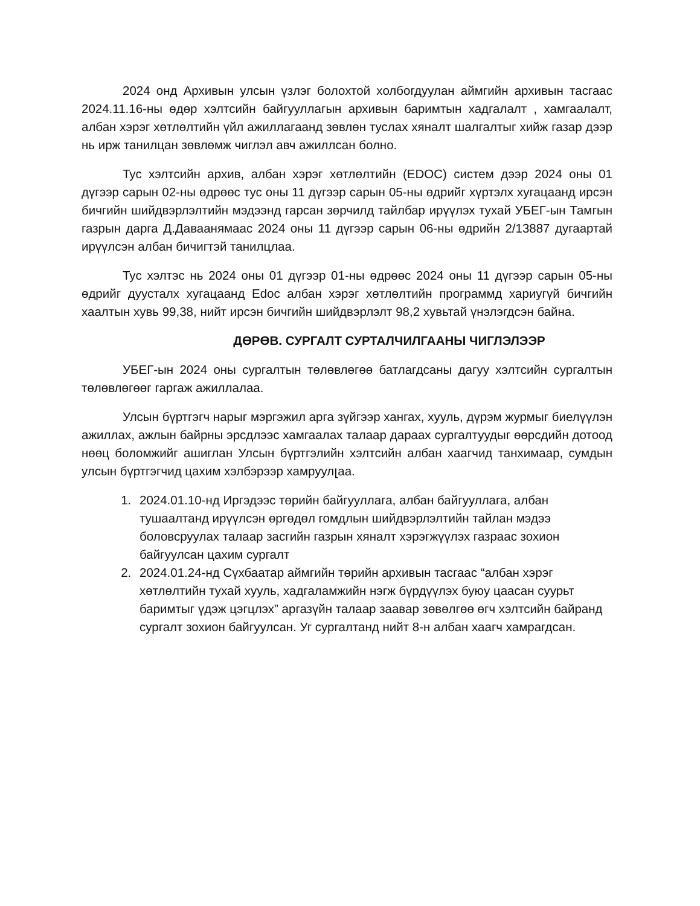2024 онд Архивын улсын үзлэг болохтой холбогдуулан аймгийн архивын тасгаас 2024.11.16-ны өдөр хэлтсийн байгууллагын архивын баримтын хадгалалт , хамгаалалт, албан хэрэг хөтлөлтийн үйл ажиллагаанд зөвлөн туслах хяналт шалгалтыг хийж газар дээр нь ирж танилцан зөвлөмж чиглэл авч ажиллсан болно.
Тус хэлтсийн архив, албан хэрэг хөтлөлтийн (EDOC) систем дээр 2024 оны 01 дүгээр сарын 02-ны өдрөөс тус оны 11 дүгээр сарын 05-ны өдрийг хүртэлх хугацаанд ирсэн бичгийн шийдвэрлэлтийн мэдээнд гарсан зөрчилд тайлбар ирүүлэх тухай УБЕГ-ын Тамгын газрын дарга Д.Даваанямаас 2024 оны 11 дүгээр сарын 06-ны өдрийн 2/13887 дугаартай ирүүлсэн албан бичигтэй танилцлаа.
Тус хэлтэс нь 2024 оны 01 дүгээр 01-ны өдрөөс 2024 оны 11 дүгээр сарын 05-ны өдрийг дуусталх хугацаанд Edoc албан хэрэг хөтлөлтийн программд хариугүй бичгийн хаалтын хувь 99,38, нийт ирсэн бичгийн шийдвэрлэлт 98,2 хувьтай үнэлэгдсэн байна.
ДӨРӨВ. СУРГАЛТ СУРТАЛЧИЛГААНЫ ЧИГЛЭЛЭЭР
УБЕГ-ын 2024 оны сургалтын төлөвлөгөө батлагдсаны дагуу хэлтсийн сургалтын төлөвлөгөөг гаргаж ажиллалаа.
Улсын бүртгэгч нарыг мэргэжил арга зүйгээр хангах, хууль, дүрэм журмыг биелүүлэн ажиллах, ажлын байрны эрсдлээс хамгаалах талаар дараах сургалтуудыг өөрсдийн дотоод нөөц боломжийг ашиглан Улсын бүртгэлийн хэлтсийн албан хаагчид танхимаар, сумдын улсын бүртгэгчид цахим хэлбэрээр хамруулլаа.
1. 2024.01.10-нд Иргэдээс төрийн байгууллага, албан байгууллага, албан тушаалтанд ирүүлсэн өргөдөл гомдлын шийдвэрлэлтийн тайлан мэдээ боловсруулах талаар засгийн газрын хяналт хэрэгжүүлэх газраас зохион байгуулсан цахим сургалт
2. 2024.01.24-нд Сүхбаатар аймгийн төрийн архивын тасгаас “албан хэрэг хөтлөлтийн тухай хууль, хадгаламжийн нэгж бүрдүүлэх буюу цаасан суурьт баримтыг үдэж цэгцлэх” аргазүйн талаар заавар зөвөлгөө өгч хэлтсийн байранд сургалт зохион байгуулсан. Уг сургалтанд нийт 8-н албан хаагч хамрагдсан.